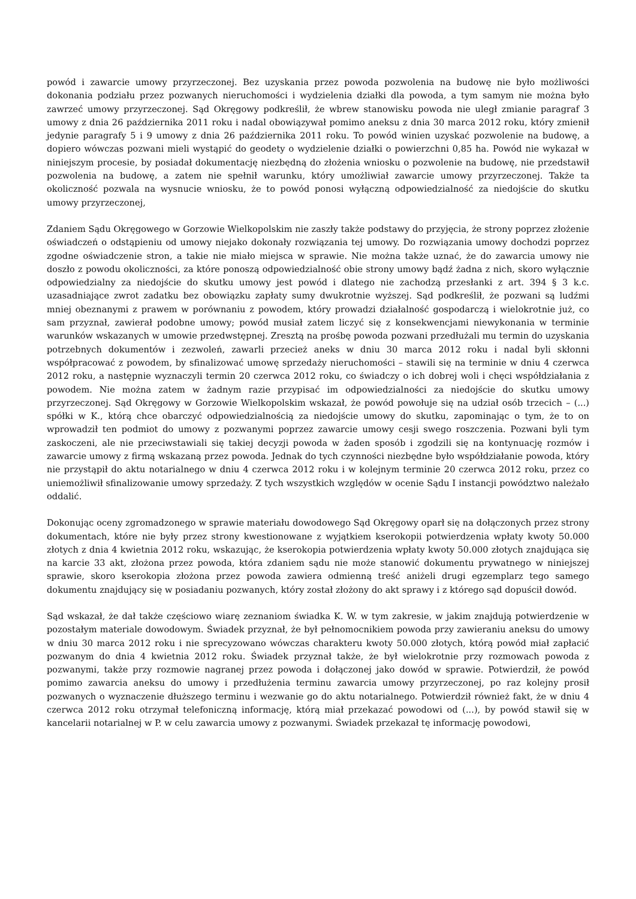powód i zawarcie umowy przyrzeczonej. Bez uzyskania przez powoda pozwolenia na budowę nie było możliwości dokonania podziału przez pozwanych nieruchomości i wydzielenia działki dla powoda, a tym samym nie można było zawrzeć umowy przyrzeczonej. Sąd Okręgowy podkreślił, że wbrew stanowisku powoda nie uległ zmianie paragraf 3 umowy z dnia 26 października 2011 roku i nadal obowiązywał pomimo aneksu z dnia 30 marca 2012 roku, który zmienił jedynie paragrafy 5 i 9 umowy z dnia 26 października 2011 roku. To powód winien uzyskać pozwolenie na budowę, a dopiero wówczas pozwani mieli wystąpić do geodety o wydzielenie działki o powierzchni 0,85 ha. Powód nie wykazał w niniejszym procesie, by posiadał dokumentację niezbędną do złożenia wniosku o pozwolenie na budowę, nie przedstawił pozwolenia na budowę, a zatem nie spełnił warunku, który umożliwiał zawarcie umowy przyrzeczonej. Także ta okoliczność pozwala na wysnucie wniosku, że to powód ponosi wyłączną odpowiedzialność za niedojście do skutku umowy przyrzeczonej,
Zdaniem Sądu Okręgowego w Gorzowie Wielkopolskim nie zaszły także podstawy do przyjęcia, że strony poprzez złożenie oświadczeń o odstąpieniu od umowy niejako dokonały rozwiązania tej umowy. Do rozwiązania umowy dochodzi poprzez zgodne oświadczenie stron, a takie nie miało miejsca w sprawie. Nie można także uznać, że do zawarcia umowy nie doszło z powodu okoliczności, za które ponoszą odpowiedzialność obie strony umowy bądź żadna z nich, skoro wyłącznie odpowiedzialny za niedojście do skutku umowy jest powód i dlatego nie zachodzą przesłanki z art. 394 § 3 k.c. uzasadniające zwrot zadatku bez obowiązku zapłaty sumy dwukrotnie wyższej. Sąd podkreślił, że pozwani są ludźmi mniej obeznanymi z prawem w porównaniu z powodem, który prowadzi działalność gospodarczą i wielokrotnie już, co sam przyznał, zawierał podobne umowy; powód musiał zatem liczyć się z konsekwencjami niewykonania w terminie warunków wskazanych w umowie przedwstępnej. Zresztą na prośbę powoda pozwani przedłużali mu termin do uzyskania potrzebnych dokumentów i zezwoleń, zawarli przecież aneks w dniu 30 marca 2012 roku i nadal byli skłonni współpracować z powodem, by sfinalizować umowę sprzedaży nieruchomości – stawili się na terminie w dniu 4 czerwca 2012 roku, a następnie wyznaczyli termin 20 czerwca 2012 roku, co świadczy o ich dobrej woli i chęci współdziałania z powodem. Nie można zatem w żadnym razie przypisać im odpowiedzialności za niedojście do skutku umowy przyrzeczonej. Sąd Okręgowy w Gorzowie Wielkopolskim wskazał, że powód powołuje się na udział osób trzecich – (...) spółki w K., którą chce obarczyć odpowiedzialnością za niedojście umowy do skutku, zapominając o tym, że to on wprowadził ten podmiot do umowy z pozwanymi poprzez zawarcie umowy cesji swego roszczenia. Pozwani byli tym zaskoczeni, ale nie przeciwstawiali się takiej decyzji powoda w żaden sposób i zgodzili się na kontynuację rozmów i zawarcie umowy z firmą wskazaną przez powoda. Jednak do tych czynności niezbędne było współdziałanie powoda, który nie przystąpił do aktu notarialnego w dniu 4 czerwca 2012 roku i w kolejnym terminie 20 czerwca 2012 roku, przez co uniemożliwił sfinalizowanie umowy sprzedaży. Z tych wszystkich względów w ocenie Sądu I instancji powództwo należało oddalić.
Dokonując oceny zgromadzonego w sprawie materiału dowodowego Sąd Okręgowy oparł się na dołączonych przez strony dokumentach, które nie były przez strony kwestionowane z wyjątkiem kserokopii potwierdzenia wpłaty kwoty 50.000 złotych z dnia 4 kwietnia 2012 roku, wskazując, że kserokopia potwierdzenia wpłaty kwoty 50.000 złotych znajdująca się na karcie 33 akt, złożona przez powoda, która zdaniem sądu nie może stanowić dokumentu prywatnego w niniejszej sprawie, skoro kserokopia złożona przez powoda zawiera odmienną treść aniżeli drugi egzemplarz tego samego dokumentu znajdujący się w posiadaniu pozwanych, który został złożony do akt sprawy i z którego sąd dopuścił dowód.
Sąd wskazał, że dał także częściowo wiarę zeznaniom świadka K. W. w tym zakresie, w jakim znajdują potwierdzenie w pozostałym materiale dowodowym. Świadek przyznał, że był pełnomocnikiem powoda przy zawieraniu aneksu do umowy w dniu 30 marca 2012 roku i nie sprecyzowano wówczas charakteru kwoty 50.000 złotych, którą powód miał zapłacić pozwanym do dnia 4 kwietnia 2012 roku. Świadek przyznał także, że był wielokrotnie przy rozmowach powoda z pozwanymi, także przy rozmowie nagranej przez powoda i dołączonej jako dowód w sprawie. Potwierdził, że powód pomimo zawarcia aneksu do umowy i przedłużenia terminu zawarcia umowy przyrzeczonej, po raz kolejny prosił pozwanych o wyznaczenie dłuższego terminu i wezwanie go do aktu notarialnego. Potwierdził również fakt, że w dniu 4 czerwca 2012 roku otrzymał telefoniczną informację, którą miał przekazać powodowi od (...), by powód stawił się w kancelarii notarialnej w P. w celu zawarcia umowy z pozwanymi. Świadek przekazał tę informację powodowi,